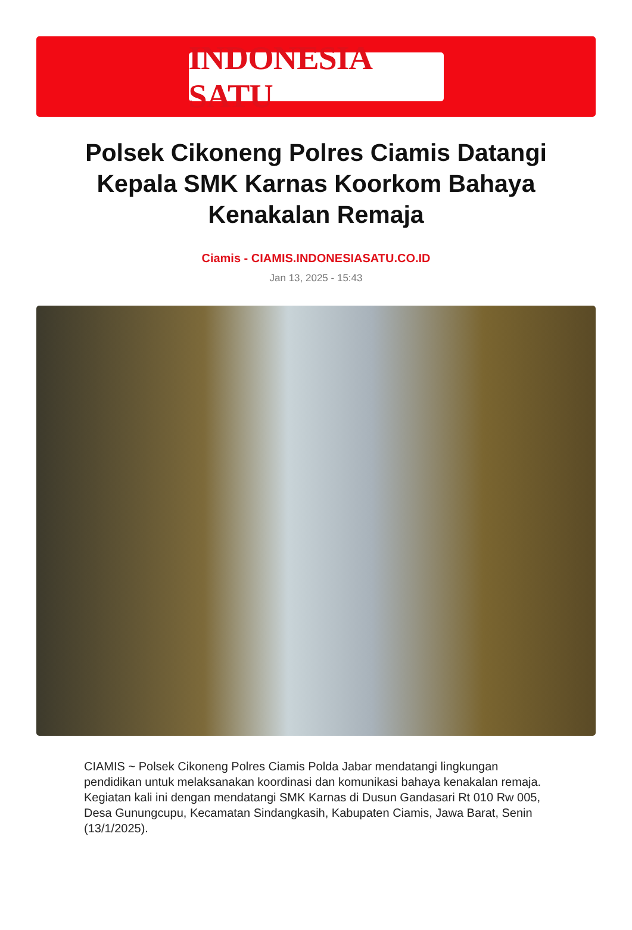INDONESIA SATU
Polsek Cikoneng Polres Ciamis Datangi Kepala SMK Karnas Koorkom Bahaya Kenakalan Remaja
Ciamis - CIAMIS.INDONESIASATU.CO.ID
Jan 13, 2025 - 15:43
CIAMIS ~ Polsek Cikoneng Polres Ciamis Polda Jabar mendatangi lingkungan pendidikan untuk melaksanakan koordinasi dan komunikasi bahaya kenakalan remaja. Kegiatan kali ini dengan mendatangi SMK Karnas di Dusun Gandasari Rt 010 Rw 005, Desa Gunungcupu, Kecamatan Sindangkasih, Kabupaten Ciamis, Jawa Barat, Senin (13/1/2025).